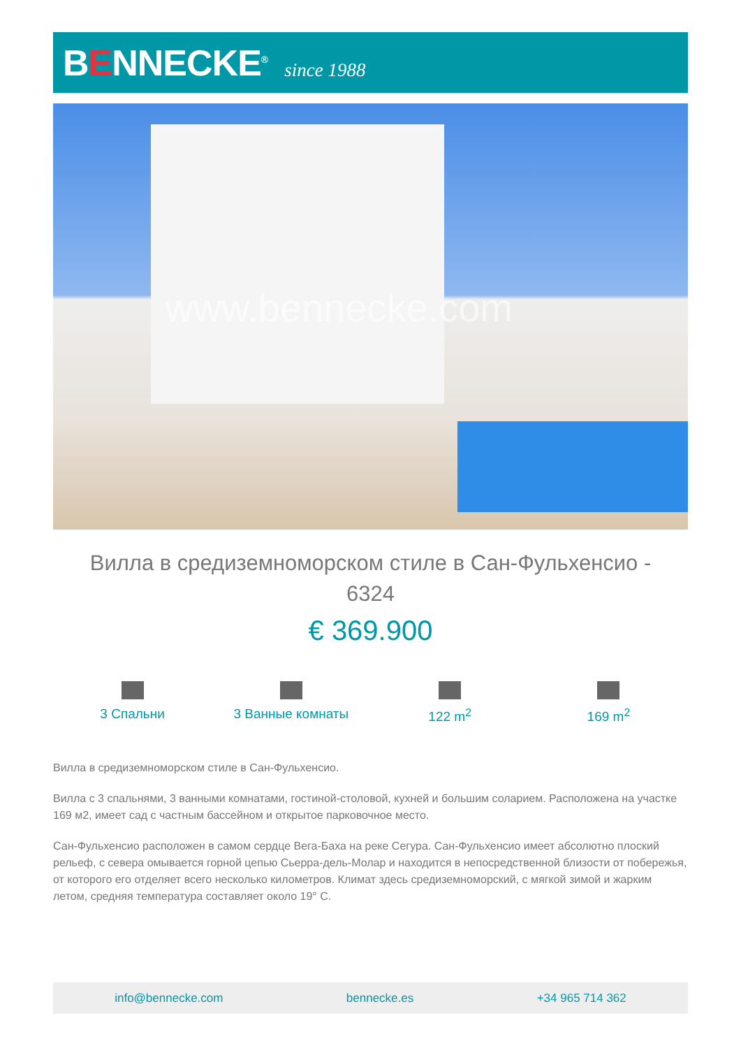BENNECKE<sup>®</sup>
since 1988
www.bennecke.com
Вилла в средиземноморском стиле в Сан-Фульхенсио - 6324
€ 369.900
3 Спальни 3 Ванные комнаты 122 m<sup>2</sup> 169 m<sup>2</sup>
Вилла в средиземноморском стиле в Сан-Фульхенсио.
Вилла с 3 спальнями, 3 ванными комнатами, гостиной-столовой, кухней и большим соларием. Расположена на участке 169 м2, имеет сад с частным бассейном и открытое парковочное место.
Сан-Фульхенсио расположен в самом сердце Вега-Баха на реке Сегура. Сан-Фульхенсио имеет абсолютно плоский рельеф, с севера омывается горной цепью Сьерра-дель-Молар и находится в непосредственной близости от побережья, от которого его отделяет всего несколько километров. Климат здесь средиземноморский, с мягкой зимой и жарким летом, средняя температура составляет около 19° C.
info@bennecke.com bennecke.es +34 965 714 362